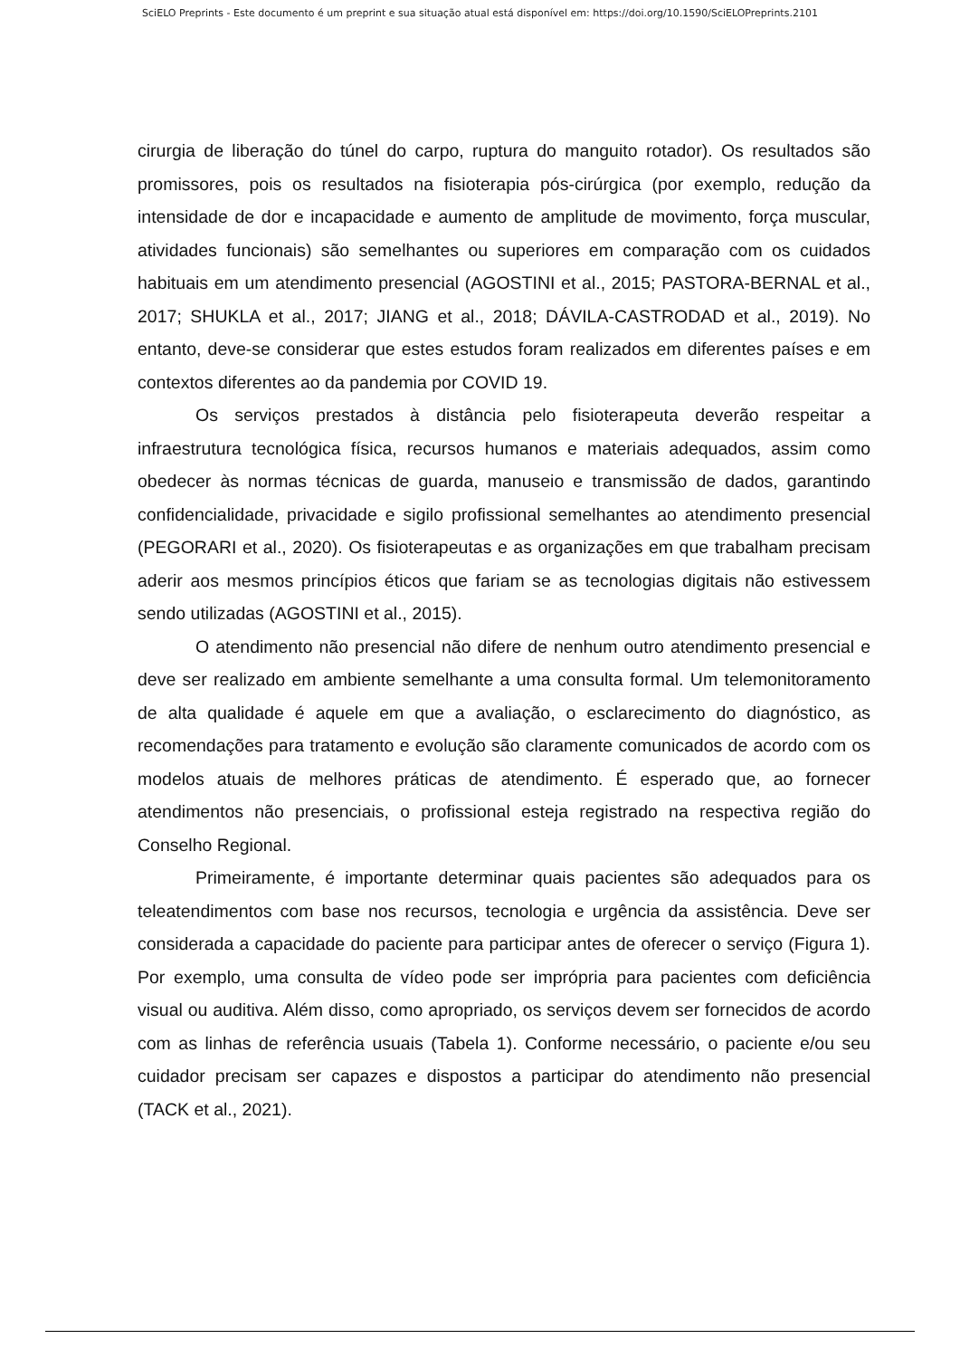SciELO Preprints - Este documento é um preprint e sua situação atual está disponível em: https://doi.org/10.1590/SciELOPreprints.2101
cirurgia de liberação do túnel do carpo, ruptura do manguito rotador). Os resultados são promissores, pois os resultados na fisioterapia pós-cirúrgica (por exemplo, redução da intensidade de dor e incapacidade e aumento de amplitude de movimento, força muscular, atividades funcionais) são semelhantes ou superiores em comparação com os cuidados habituais em um atendimento presencial (AGOSTINI et al., 2015; PASTORA-BERNAL et al., 2017; SHUKLA et al., 2017; JIANG et al., 2018; DÁVILA-CASTRODAD et al., 2019). No entanto, deve-se considerar que estes estudos foram realizados em diferentes países e em contextos diferentes ao da pandemia por COVID 19.
Os serviços prestados à distância pelo fisioterapeuta deverão respeitar a infraestrutura tecnológica física, recursos humanos e materiais adequados, assim como obedecer às normas técnicas de guarda, manuseio e transmissão de dados, garantindo confidencialidade, privacidade e sigilo profissional semelhantes ao atendimento presencial (PEGORARI et al., 2020). Os fisioterapeutas e as organizações em que trabalham precisam aderir aos mesmos princípios éticos que fariam se as tecnologias digitais não estivessem sendo utilizadas (AGOSTINI et al., 2015).
O atendimento não presencial não difere de nenhum outro atendimento presencial e deve ser realizado em ambiente semelhante a uma consulta formal. Um telemonitoramento de alta qualidade é aquele em que a avaliação, o esclarecimento do diagnóstico, as recomendações para tratamento e evolução são claramente comunicados de acordo com os modelos atuais de melhores práticas de atendimento. É esperado que, ao fornecer atendimentos não presenciais, o profissional esteja registrado na respectiva região do Conselho Regional.
Primeiramente, é importante determinar quais pacientes são adequados para os teleatendimentos com base nos recursos, tecnologia e urgência da assistência. Deve ser considerada a capacidade do paciente para participar antes de oferecer o serviço (Figura 1). Por exemplo, uma consulta de vídeo pode ser imprópria para pacientes com deficiência visual ou auditiva. Além disso, como apropriado, os serviços devem ser fornecidos de acordo com as linhas de referência usuais (Tabela 1). Conforme necessário, o paciente e/ou seu cuidador precisam ser capazes e dispostos a participar do atendimento não presencial (TACK et al., 2021).